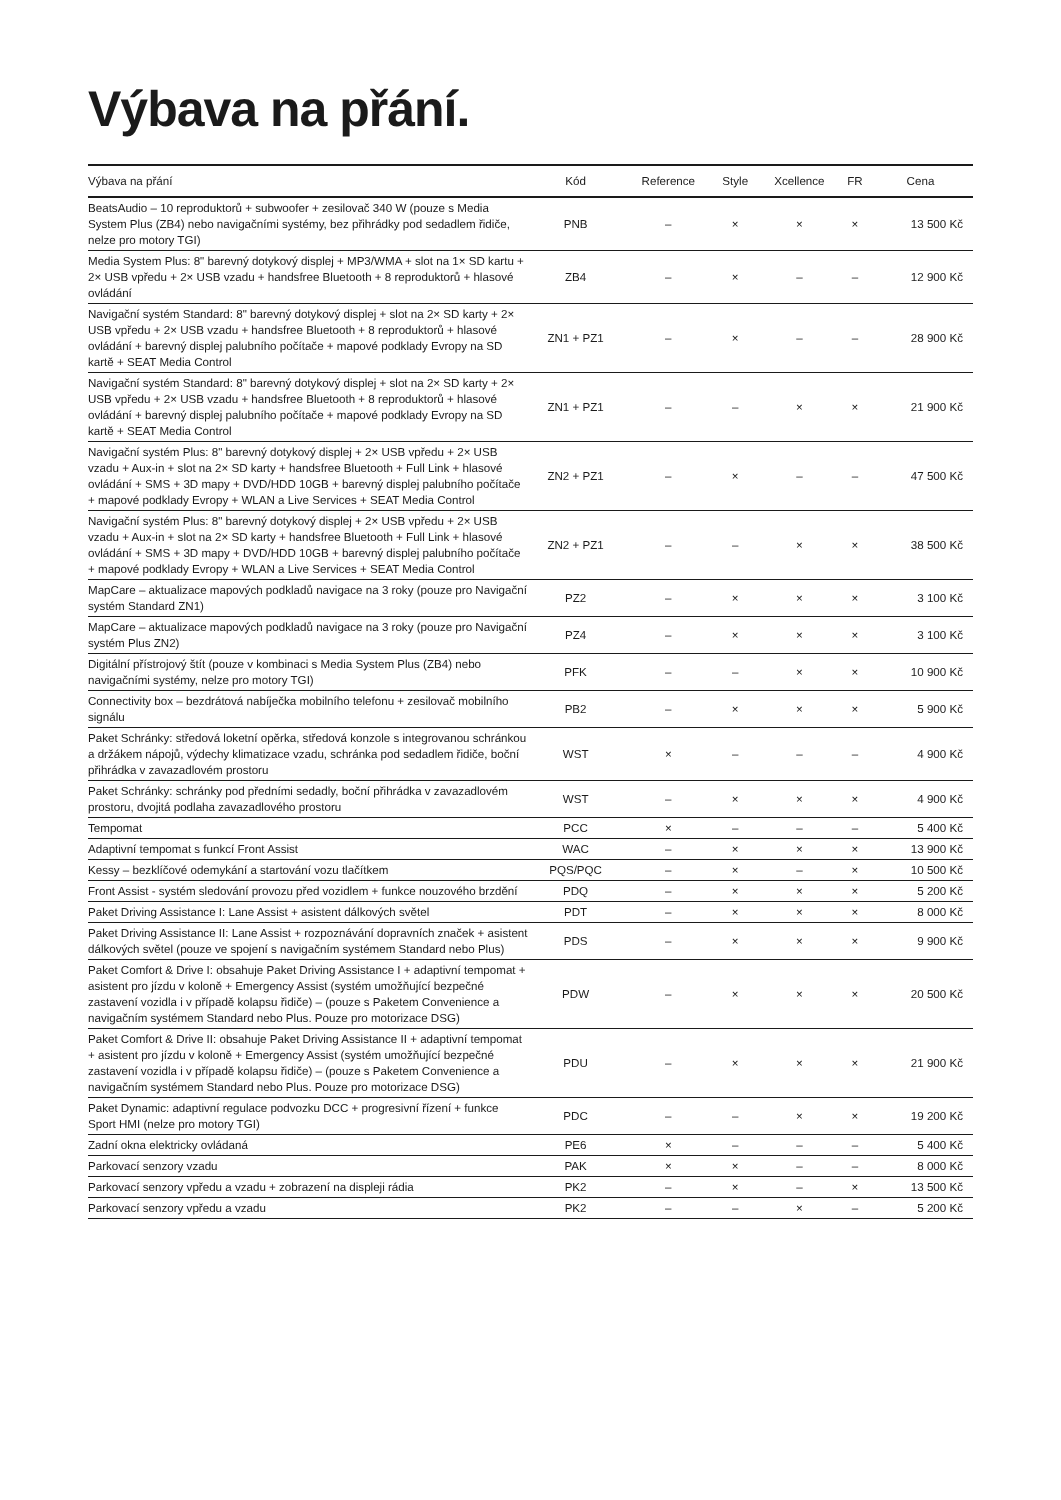Výbava na přání.
| Výbava na přání | Kód | Reference | Style | Xcellence | FR | Cena |
| --- | --- | --- | --- | --- | --- | --- |
| BeatsAudio – 10 reproduktorů + subwoofer + zesilovač 340 W (pouze s Media System Plus (ZB4) nebo navigačními systémy, bez přihrádky pod sedadlem řidiče, nelze pro motory TGI) | PNB | – | × | × | × | 13 500 Kč |
| Media System Plus: 8" barevný dotykový displej + MP3/WMA + slot na 1× SD kartu + 2× USB vpředu + 2× USB vzadu + handsfree Bluetooth + 8 reproduktorů + hlasové ovládání | ZB4 | – | × | – | – | 12 900 Kč |
| Navigační systém Standard: 8" barevný dotykový displej + slot na 2× SD karty + 2× USB vpředu + 2× USB vzadu + handsfree Bluetooth + 8 reproduktorů + hlasové ovládání + barevný displej palubního počítače + mapové podklady Evropy na SD kartě + SEAT Media Control | ZN1 + PZ1 | – | × | – | – | 28 900 Kč |
| Navigační systém Standard: 8" barevný dotykový displej + slot na 2× SD karty + 2× USB vpředu + 2× USB vzadu + handsfree Bluetooth + 8 reproduktorů + hlasové ovládání + barevný displej palubního počítače + mapové podklady Evropy na SD kartě + SEAT Media Control | ZN1 + PZ1 | – | – | × | × | 21 900 Kč |
| Navigační systém Plus: 8" barevný dotykový displej + 2× USB vpředu + 2× USB vzadu + Aux-in + slot na 2× SD karty + handsfree Bluetooth + Full Link + hlasové ovládání + SMS + 3D mapy + DVD/HDD 10GB + barevný displej palubního počítače + mapové podklady Evropy + WLAN a Live Services + SEAT Media Control | ZN2 + PZ1 | – | × | – | – | 47 500 Kč |
| Navigační systém Plus: 8" barevný dotykový displej + 2× USB vpředu + 2× USB vzadu + Aux-in + slot na 2× SD karty + handsfree Bluetooth + Full Link + hlasové ovládání + SMS + 3D mapy + DVD/HDD 10GB + barevný displej palubního počítače + mapové podklady Evropy + WLAN a Live Services + SEAT Media Control | ZN2 + PZ1 | – | – | × | × | 38 500 Kč |
| MapCare – aktualizace mapových podkladů navigace na 3 roky (pouze pro Navigační systém Standard ZN1) | PZ2 | – | × | × | × | 3 100 Kč |
| MapCare – aktualizace mapových podkladů navigace na 3 roky (pouze pro Navigační systém Plus ZN2) | PZ4 | – | × | × | × | 3 100 Kč |
| Digitální přístrojový štít (pouze v kombinaci s Media System Plus (ZB4) nebo navigačními systémy, nelze pro motory TGI) | PFK | – | – | × | × | 10 900 Kč |
| Connectivity box – bezdrátová nabíječka mobilního telefonu + zesilovač mobilního signálu | PB2 | – | × | × | × | 5 900 Kč |
| Paket Schránky: středová loketní opěrka, středová konzole s integrovanou schránkou a držákem nápojů, výdechy klimatizace vzadu, schránka pod sedadlem řidiče, boční přihrádka v zavazadlovém prostoru | WST | × | – | – | – | 4 900 Kč |
| Paket Schránky: schránky pod předními sedadly, boční přihrádka v zavazadlovém prostoru, dvojitá podlaha zavazadlového prostoru | WST | – | × | × | × | 4 900 Kč |
| Tempomat | PCC | × | – | – | – | 5 400 Kč |
| Adaptivní tempomat s funkcí Front Assist | WAC | – | × | × | × | 13 900 Kč |
| Kessy – bezklíčové odemykání a startování vozu tlačítkem | PQS/PQC | – | × | – | × | 10 500 Kč |
| Front Assist - systém sledování provozu před vozidlem + funkce nouzového brzdění | PDQ | – | × | × | × | 5 200 Kč |
| Paket Driving Assistance I: Lane Assist + asistent dálkových světel | PDT | – | × | × | × | 8 000 Kč |
| Paket Driving Assistance II: Lane Assist + rozpoznávání dopravních značek + asistent dálkových světel (pouze ve spojení s navigačním systémem Standard nebo Plus) | PDS | – | × | × | × | 9 900 Kč |
| Paket Comfort & Drive I: obsahuje Paket Driving Assistance I + adaptivní tempomat + asistent pro jízdu v koloně + Emergency Assist (systém umožňující bezpečné zastavení vozidla i v případě kolapsu řidiče) – (pouze s Paketem Convenience a navigačním systémem Standard nebo Plus. Pouze pro motorizace DSG) | PDW | – | × | × | × | 20 500 Kč |
| Paket Comfort & Drive II: obsahuje Paket Driving Assistance II + adaptivní tempomat + asistent pro jízdu v koloně + Emergency Assist (systém umožňující bezpečné zastavení vozidla i v případě kolapsu řidiče) – (pouze s Paketem Convenience a navigačním systémem Standard nebo Plus. Pouze pro motorizace DSG) | PDU | – | × | × | × | 21 900 Kč |
| Paket Dynamic: adaptivní regulace podvozku DCC + progresivní řízení + funkce Sport HMI (nelze pro motory TGI) | PDC | – | – | × | × | 19 200 Kč |
| Zadní okna elektricky ovládaná | PE6 | × | – | – | – | 5 400 Kč |
| Parkovací senzory vzadu | PAK | × | × | – | – | 8 000 Kč |
| Parkovací senzory vpředu a vzadu + zobrazení na displeji rádia | PK2 | – | × | – | × | 13 500 Kč |
| Parkovací senzory vpředu a vzadu | PK2 | – | – | × | – | 5 200 Kč |